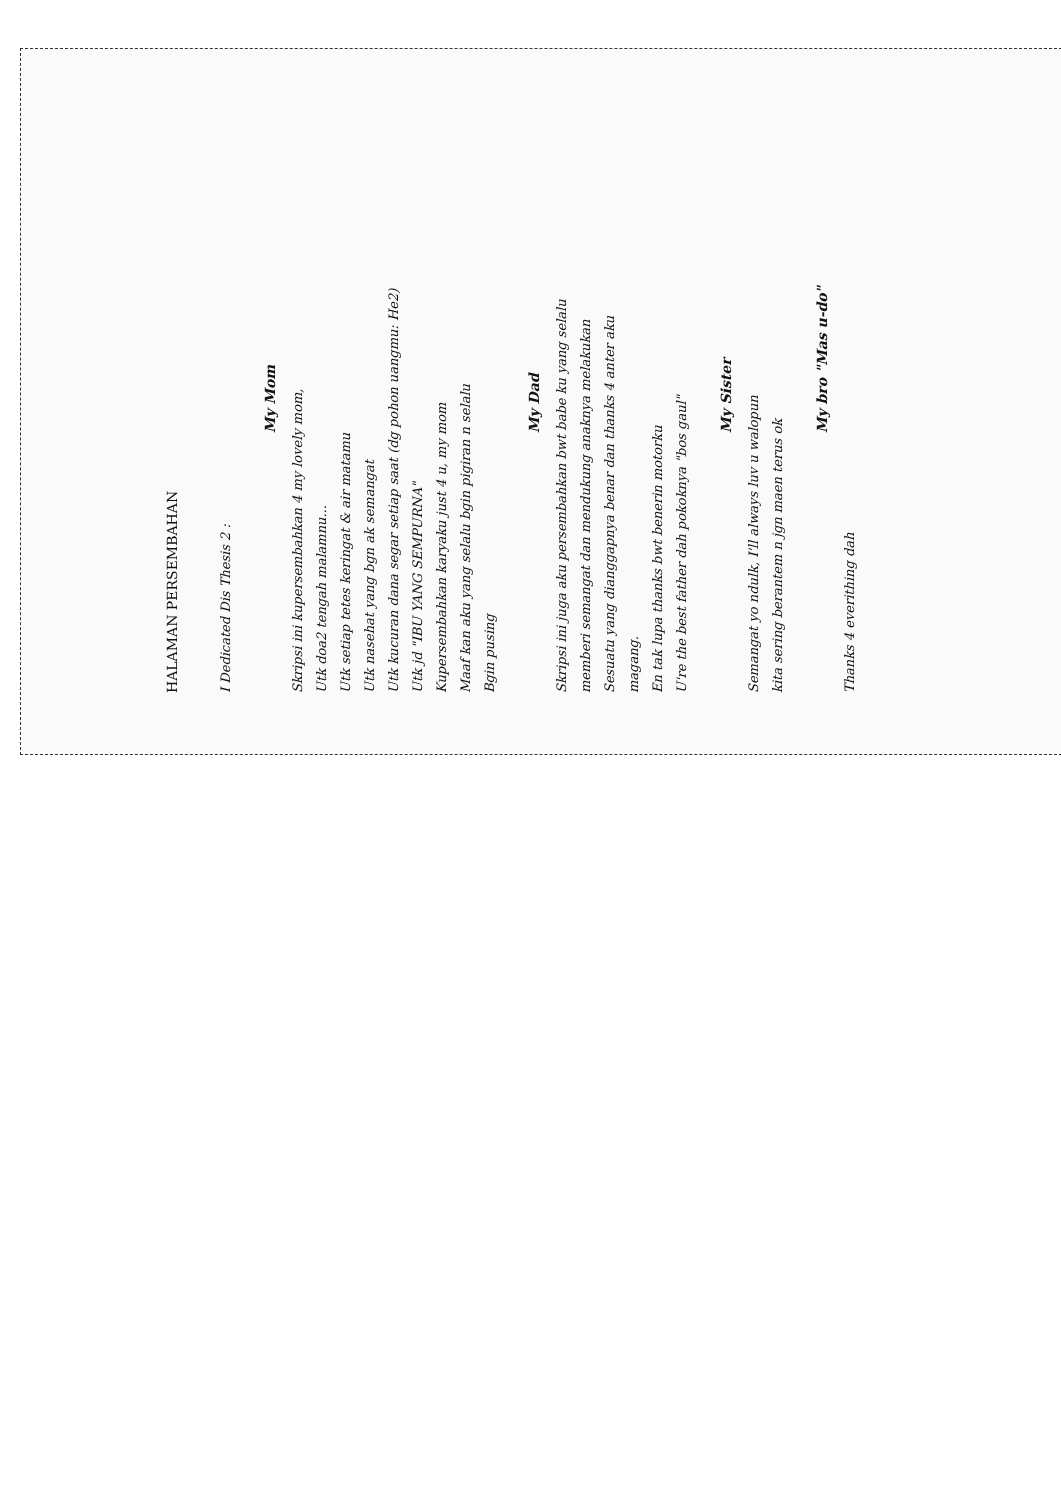HALAMAN PERSEMBAHAN
I Dedicated Dis Thesis 2 :
My Mom
Skripsi ini kupersembahkan 4 my lovely mom,
Utk doa2 tengah malamnu...
Utk setiap tetes keringat & air matamu
Utk nasehat yang bgn ak semangat
Utk kucuran dana segar setiap saat (dg pohon uangmu: He2)
Utk jd "IBU YANG SEMPURNA"
Kupersembahkan karyaku just 4 u, my mom
Maaf kan aku yang selalu bgin pigiran n selalu
Bgin pusing
My Dad
Skripsi ini juga aku persembahkan bwt babe ku yang selalu
memberi semangat dan mendukung anaknya melakukan
Sesuatu yang dianggapnya benar dan thanks 4 anter aku
magang.
En tak lupa thanks bwt benerin motorku
U're the best father dah pokoknya "bos gaul"
My Sister
Semangat yo ndulk, I'll always luv u walopun
kita sering berantem n jgn maen terus ok
My bro "Mas u-do"
Thanks 4 everithing dah